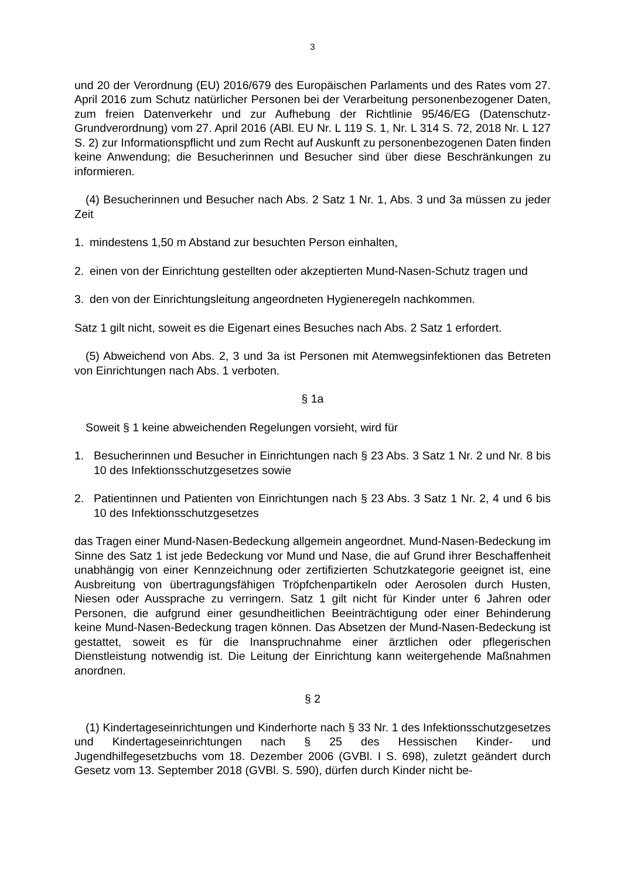3
und 20 der Verordnung (EU) 2016/679 des Europäischen Parlaments und des Rates vom 27. April 2016 zum Schutz natürlicher Personen bei der Verarbeitung personenbezogener Daten, zum freien Datenverkehr und zur Aufhebung der Richtlinie 95/46/EG (Datenschutz-Grundverordnung) vom 27. April 2016 (ABl. EU Nr. L 119 S. 1, Nr. L 314 S. 72, 2018 Nr. L 127 S. 2) zur Informationspflicht und zum Recht auf Auskunft zu personenbezogenen Daten finden keine Anwendung; die Besucherinnen und Besucher sind über diese Beschränkungen zu informieren.
(4) Besucherinnen und Besucher nach Abs. 2 Satz 1 Nr. 1, Abs. 3 und 3a müssen zu jeder Zeit
1. mindestens 1,50 m Abstand zur besuchten Person einhalten,
2. einen von der Einrichtung gestellten oder akzeptierten Mund-Nasen-Schutz tragen und
3. den von der Einrichtungsleitung angeordneten Hygieneregeln nachkommen.
Satz 1 gilt nicht, soweit es die Eigenart eines Besuches nach Abs. 2 Satz 1 erfordert.
(5) Abweichend von Abs. 2, 3 und 3a ist Personen mit Atemwegsinfektionen das Betreten von Einrichtungen nach Abs. 1 verboten.
§ 1a
Soweit § 1 keine abweichenden Regelungen vorsieht, wird für
1. Besucherinnen und Besucher in Einrichtungen nach § 23 Abs. 3 Satz 1 Nr. 2 und Nr. 8 bis 10 des Infektionsschutzgesetzes sowie
2. Patientinnen und Patienten von Einrichtungen nach § 23 Abs. 3 Satz 1 Nr. 2, 4 und 6 bis 10 des Infektionsschutzgesetzes
das Tragen einer Mund-Nasen-Bedeckung allgemein angeordnet. Mund-Nasen-Bedeckung im Sinne des Satz 1 ist jede Bedeckung vor Mund und Nase, die auf Grund ihrer Beschaffenheit unabhängig von einer Kennzeichnung oder zertifizierten Schutzkategorie geeignet ist, eine Ausbreitung von übertragungsfähigen Tröpfchenpartikeln oder Aerosolen durch Husten, Niesen oder Aussprache zu verringern. Satz 1 gilt nicht für Kinder unter 6 Jahren oder Personen, die aufgrund einer gesundheitlichen Beeinträchtigung oder einer Behinderung keine Mund-Nasen-Bedeckung tragen können. Das Absetzen der Mund-Nasen-Bedeckung ist gestattet, soweit es für die Inanspruchnahme einer ärztlichen oder pflegerischen Dienstleistung notwendig ist. Die Leitung der Einrichtung kann weitergehende Maßnahmen anordnen.
§ 2
(1) Kindertageseinrichtungen und Kinderhorte nach § 33 Nr. 1 des Infektionsschutzgesetzes und Kindertageseinrichtungen nach § 25 des Hessischen Kinder- und Jugendhilfegesetzbuchs vom 18. Dezember 2006 (GVBl. I S. 698), zuletzt geändert durch Gesetz vom 13. September 2018 (GVBl. S. 590), dürfen durch Kinder nicht be-